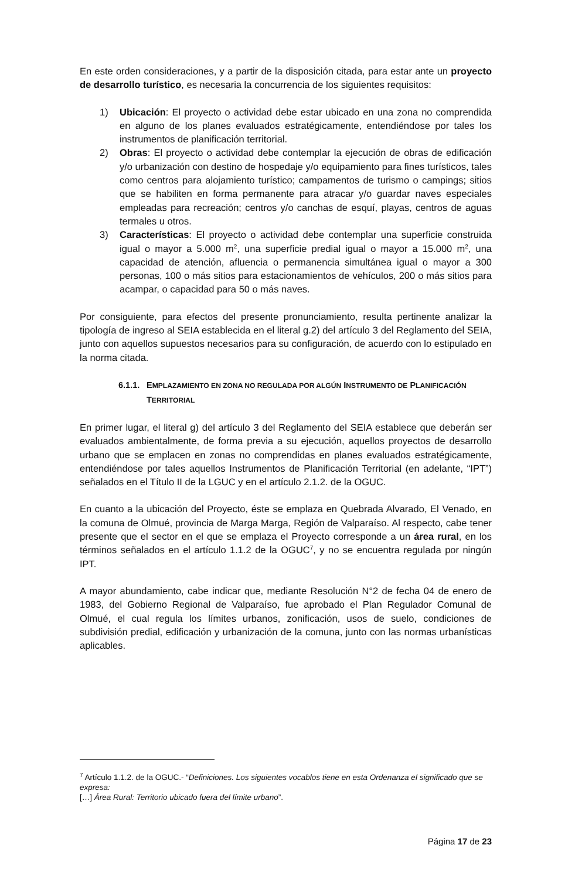En este orden consideraciones, y a partir de la disposición citada, para estar ante un proyecto de desarrollo turístico, es necesaria la concurrencia de los siguientes requisitos:
1) Ubicación: El proyecto o actividad debe estar ubicado en una zona no comprendida en alguno de los planes evaluados estratégicamente, entendiéndose por tales los instrumentos de planificación territorial.
2) Obras: El proyecto o actividad debe contemplar la ejecución de obras de edificación y/o urbanización con destino de hospedaje y/o equipamiento para fines turísticos, tales como centros para alojamiento turístico; campamentos de turismo o campings; sitios que se habiliten en forma permanente para atracar y/o guardar naves especiales empleadas para recreación; centros y/o canchas de esquí, playas, centros de aguas termales u otros.
3) Características: El proyecto o actividad debe contemplar una superficie construida igual o mayor a 5.000 m<sup>2</sup>, una superficie predial igual o mayor a 15.000 m<sup>2</sup>, una capacidad de atención, afluencia o permanencia simultánea igual o mayor a 300 personas, 100 o más sitios para estacionamientos de vehículos, 200 o más sitios para acampar, o capacidad para 50 o más naves.
Por consiguiente, para efectos del presente pronunciamiento, resulta pertinente analizar la tipología de ingreso al SEIA establecida en el literal g.2) del artículo 3 del Reglamento del SEIA, junto con aquellos supuestos necesarios para su configuración, de acuerdo con lo estipulado en la norma citada.
6.1.1. EMPLAZAMIENTO EN ZONA NO REGULADA POR ALGÚN INSTRUMENTO DE PLANIFICACIÓN TERRITORIAL
En primer lugar, el literal g) del artículo 3 del Reglamento del SEIA establece que deberán ser evaluados ambientalmente, de forma previa a su ejecución, aquellos proyectos de desarrollo urbano que se emplacen en zonas no comprendidas en planes evaluados estratégicamente, entendiéndose por tales aquellos Instrumentos de Planificación Territorial (en adelante, “IPT”) señalados en el Título II de la LGUC y en el artículo 2.1.2. de la OGUC.
En cuanto a la ubicación del Proyecto, éste se emplaza en Quebrada Alvarado, El Venado, en la comuna de Olmué, provincia de Marga Marga, Región de Valparaíso. Al respecto, cabe tener presente que el sector en el que se emplaza el Proyecto corresponde a un área rural, en los términos señalados en el artículo 1.1.2 de la OGUC<sup>7</sup>, y no se encuentra regulada por ningún IPT.
A mayor abundamiento, cabe indicar que, mediante Resolución N°2 de fecha 04 de enero de 1983, del Gobierno Regional de Valparaíso, fue aprobado el Plan Regulador Comunal de Olmué, el cual regula los límites urbanos, zonificación, usos de suelo, condiciones de subdivisión predial, edificación y urbanización de la comuna, junto con las normas urbanísticas aplicables.
<sup>7</sup> Artículo 1.1.2. de la OGUC.- “Definiciones. Los siguientes vocablos tiene en esta Ordenanza el significado que se expresa:
[…] Área Rural: Territorio ubicado fuera del límite urbano”.
Página 17 de 23